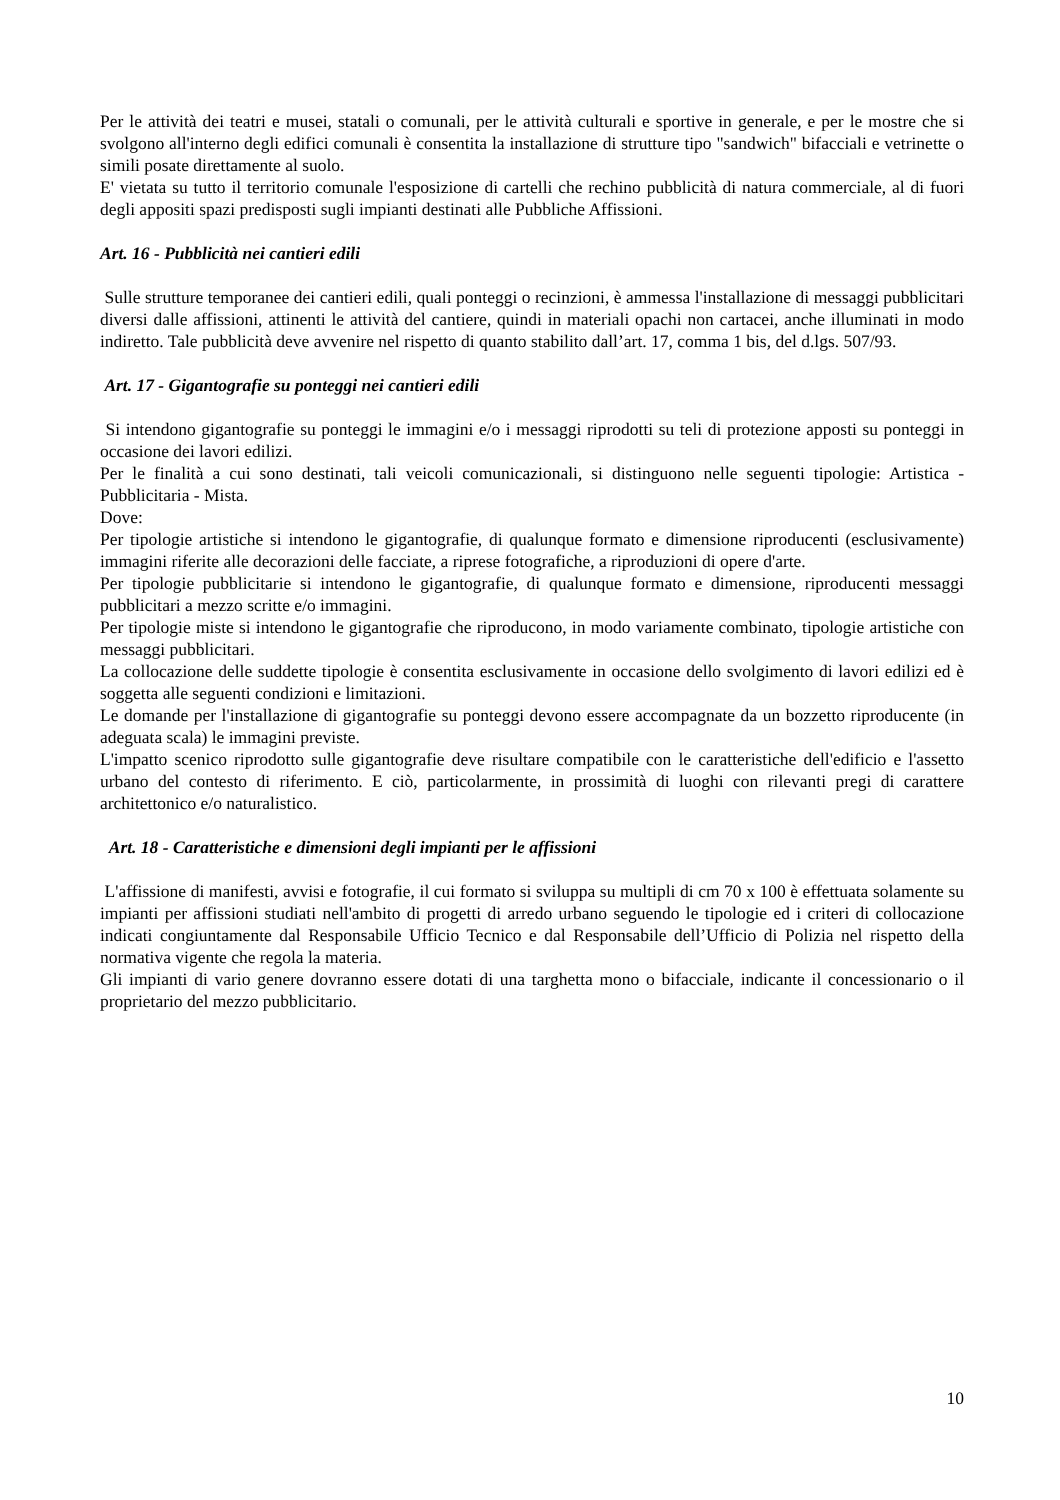Per le attività dei teatri e musei, statali o comunali, per le attività culturali e sportive in generale, e per le mostre che si svolgono all'interno degli edifici comunali è consentita la installazione di strutture tipo "sandwich" bifacciali e vetrinette o simili posate direttamente al suolo.
E' vietata su tutto il territorio comunale l'esposizione di cartelli che rechino pubblicità di natura commerciale, al di fuori degli appositi spazi predisposti sugli impianti destinati alle Pubbliche Affissioni.
Art. 16 - Pubblicità nei cantieri edili
Sulle strutture temporanee dei cantieri edili, quali ponteggi o recinzioni, è ammessa l'installazione di messaggi pubblicitari diversi dalle affissioni, attinenti le attività del cantiere, quindi in materiali opachi non cartacei, anche illuminati in modo indiretto. Tale pubblicità deve avvenire nel rispetto di quanto stabilito dall’art. 17, comma 1 bis, del d.lgs. 507/93.
Art. 17 - Gigantografie su ponteggi nei cantieri edili
Si intendono gigantografie su ponteggi le immagini e/o i messaggi riprodotti su teli di protezione apposti su ponteggi in occasione dei lavori edilizi.
Per le finalità a cui sono destinati, tali veicoli comunicazionali, si distinguono nelle seguenti tipologie: Artistica - Pubblicitaria - Mista.
Dove:
Per tipologie artistiche si intendono le gigantografie, di qualunque formato e dimensione riproducenti (esclusivamente) immagini riferite alle decorazioni delle facciate, a riprese fotografiche, a riproduzioni di opere d'arte.
Per tipologie pubblicitarie si intendono le gigantografie, di qualunque formato e dimensione, riproducenti messaggi pubblicitari a mezzo scritte e/o immagini.
Per tipologie miste si intendono le gigantografie che riproducono, in modo variamente combinato, tipologie artistiche con messaggi pubblicitari.
La collocazione delle suddette tipologie è consentita esclusivamente in occasione dello svolgimento di lavori edilizi ed è soggetta alle seguenti condizioni e limitazioni.
Le domande per l'installazione di gigantografie su ponteggi devono essere accompagnate da un bozzetto riproducente (in adeguata scala) le immagini previste.
L'impatto scenico riprodotto sulle gigantografie deve risultare compatibile con le caratteristiche dell'edificio e l'assetto urbano del contesto di riferimento. E ciò, particolarmente, in prossimità di luoghi con rilevanti pregi di carattere architettonico e/o naturalistico.
Art. 18 - Caratteristiche e dimensioni degli impianti per le affissioni
L'affissione di manifesti, avvisi e fotografie, il cui formato si sviluppa su multipli di cm 70 x 100 è effettuata solamente su impianti per affissioni studiati nell'ambito di progetti di arredo urbano seguendo le tipologie ed i criteri di collocazione indicati congiuntamente dal Responsabile Ufficio Tecnico e dal Responsabile dell’Ufficio di Polizia nel rispetto della normativa vigente che regola la materia.
Gli impianti di vario genere dovranno essere dotati di una targhetta mono o bifacciale, indicante il concessionario o il proprietario del mezzo pubblicitario.
10